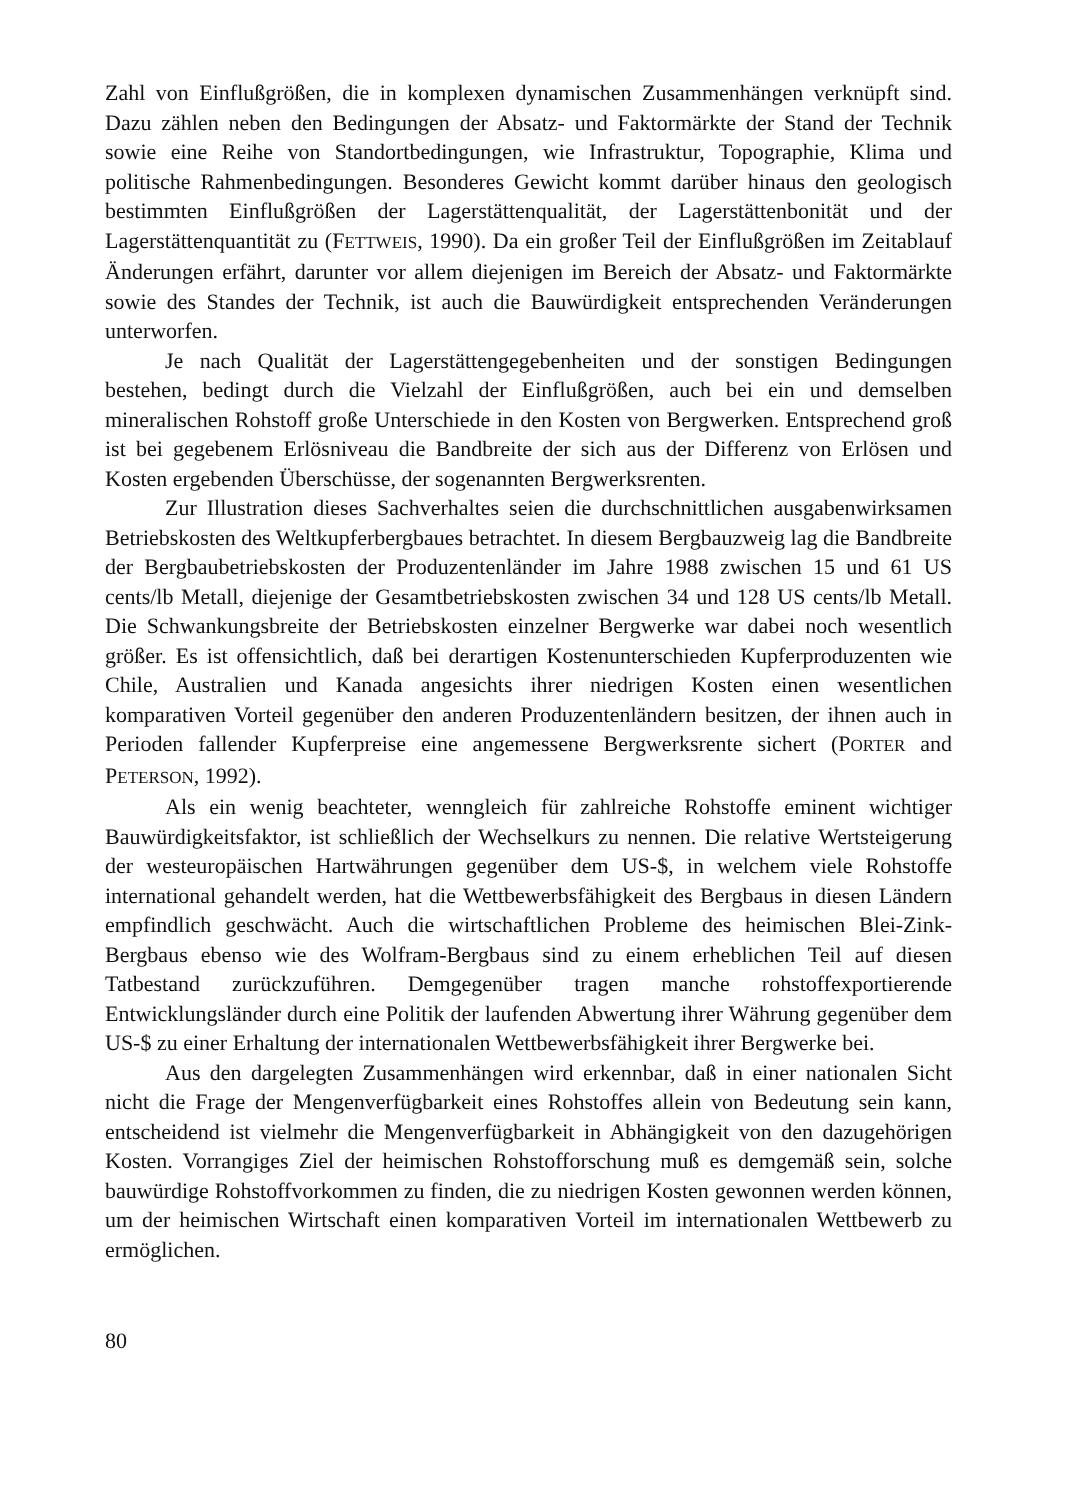Zahl von Einflußgrößen, die in komplexen dynamischen Zusammenhängen verknüpft sind. Dazu zählen neben den Bedingungen der Absatz- und Faktormärkte der Stand der Technik sowie eine Reihe von Standortbedingungen, wie Infrastruktur, Topographie, Klima und politische Rahmenbedingungen. Besonderes Gewicht kommt darüber hinaus den geologisch bestimmten Einflußgrößen der Lagerstättenqualität, der Lagerstättenbonität und der Lagerstättenquantität zu (FETTWEIS, 1990). Da ein großer Teil der Einflußgrößen im Zeitablauf Änderungen erfährt, darunter vor allem diejenigen im Bereich der Absatz- und Faktormärkte sowie des Standes der Technik, ist auch die Bauwürdigkeit entsprechenden Veränderungen unterworfen.
Je nach Qualität der Lagerstättengegebenheiten und der sonstigen Bedingungen bestehen, bedingt durch die Vielzahl der Einflußgrößen, auch bei ein und demselben mineralischen Rohstoff große Unterschiede in den Kosten von Bergwerken. Entsprechend groß ist bei gegebenem Erlösniveau die Bandbreite der sich aus der Differenz von Erlösen und Kosten ergebenden Überschüsse, der sogenannten Bergwerksrenten.
Zur Illustration dieses Sachverhaltes seien die durchschnittlichen ausgabenwirksamen Betriebskosten des Weltkupferbergbaues betrachtet. In diesem Bergbauzweig lag die Bandbreite der Bergbaubetriebskosten der Produzentenländer im Jahre 1988 zwischen 15 und 61 US cents/lb Metall, diejenige der Gesamtbetriebskosten zwischen 34 und 128 US cents/lb Metall. Die Schwankungsbreite der Betriebskosten einzelner Bergwerke war dabei noch wesentlich größer. Es ist offensichtlich, daß bei derartigen Kostenunterschieden Kupferproduzenten wie Chile, Australien und Kanada angesichts ihrer niedrigen Kosten einen wesentlichen komparativen Vorteil gegenüber den anderen Produzentenländern besitzen, der ihnen auch in Perioden fallender Kupferpreise eine angemessene Bergwerksrente sichert (PORTER and PETERSON, 1992).
Als ein wenig beachteter, wenngleich für zahlreiche Rohstoffe eminent wichtiger Bauwürdigkeitsfaktor, ist schließlich der Wechselkurs zu nennen. Die relative Wertsteigerung der westeuropäischen Hartwährungen gegenüber dem US-$, in welchem viele Rohstoffe international gehandelt werden, hat die Wettbewerbsfähigkeit des Bergbaus in diesen Ländern empfindlich geschwächt. Auch die wirtschaftlichen Probleme des heimischen Blei-Zink-Bergbaus ebenso wie des Wolfram-Bergbaus sind zu einem erheblichen Teil auf diesen Tatbestand zurückzuführen. Demgegenüber tragen manche rohstoffexportierende Entwicklungsländer durch eine Politik der laufenden Abwertung ihrer Währung gegenüber dem US-$ zu einer Erhaltung der internationalen Wettbewerbsfähigkeit ihrer Bergwerke bei.
Aus den dargelegten Zusammenhängen wird erkennbar, daß in einer nationalen Sicht nicht die Frage der Mengenverfügbarkeit eines Rohstoffes allein von Bedeutung sein kann, entscheidend ist vielmehr die Mengenverfügbarkeit in Abhängigkeit von den dazugehörigen Kosten. Vorrangiges Ziel der heimischen Rohstofforschung muß es demgemäß sein, solche bauwürdige Rohstoffvorkommen zu finden, die zu niedrigen Kosten gewonnen werden können, um der heimischen Wirtschaft einen komparativen Vorteil im internationalen Wettbewerb zu ermöglichen.
80